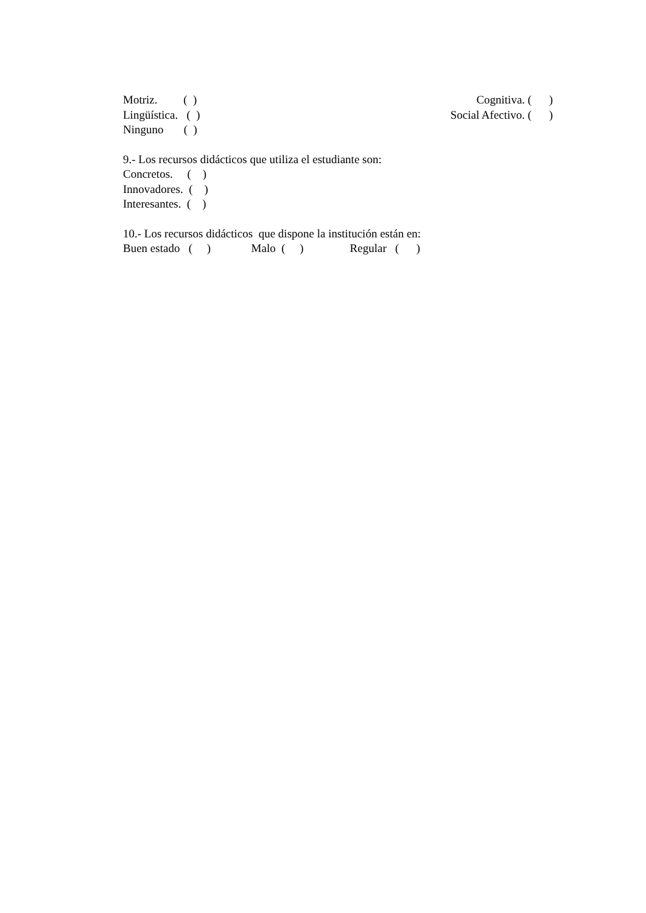Motriz. ( ) Cognitiva. ( )
Lingüística. ( ) Social Afectivo. ( )
Ninguno ( )
9.- Los recursos didácticos que utiliza el estudiante son:
Concretos. ( )
Innovadores. ( )
Interesantes. ( )
10.- Los recursos didácticos que dispone la institución están en:
Buen estado ( ) Malo ( ) Regular ( )